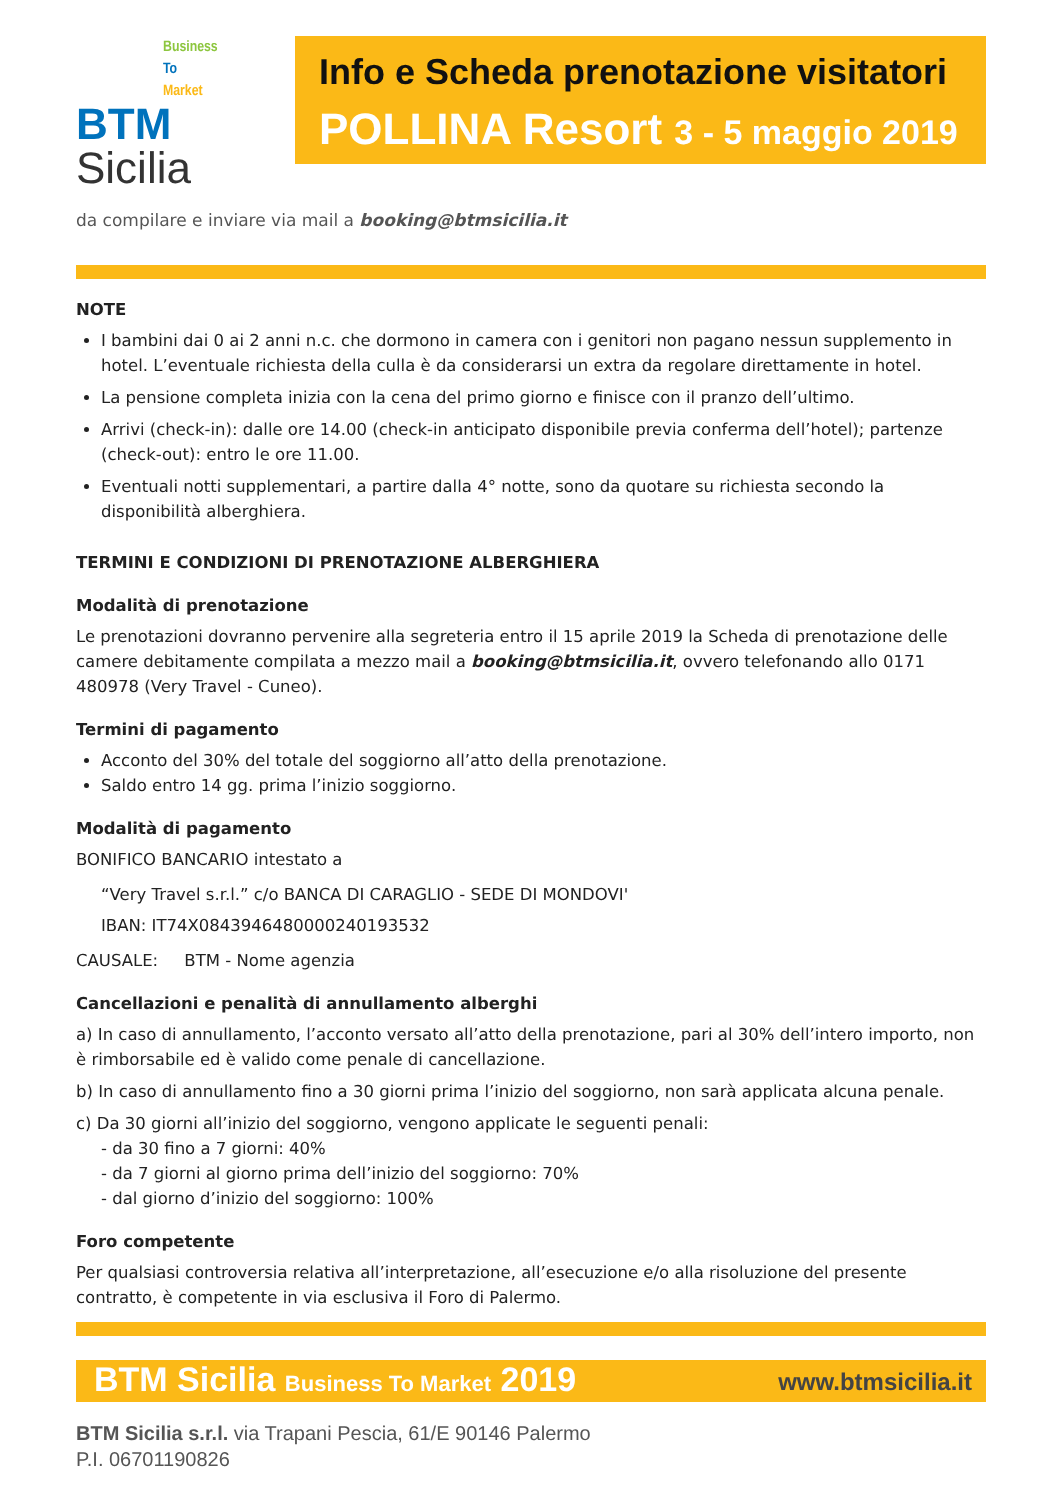Business
To
Market
BTM Sicilia
Info e Scheda prenotazione visitatori
POLLINA Resort 3 - 5 maggio 2019
da compilare e inviare via mail a booking@btmsicilia.it
NOTE
I bambini dai 0 ai 2 anni n.c. che dormono in camera con i genitori non pagano nessun supplemento in hotel. L’eventuale richiesta della culla è da considerarsi un extra da regolare direttamente in hotel.
La pensione completa inizia con la cena del primo giorno e finisce con il pranzo dell’ultimo.
Arrivi (check-in): dalle ore 14.00 (check-in anticipato disponibile previa conferma dell’hotel); partenze (check-out): entro le ore 11.00.
Eventuali notti supplementari, a partire dalla 4° notte, sono da quotare su richiesta secondo la disponibilità alberghiera.
TERMINI E CONDIZIONI DI PRENOTAZIONE ALBERGHIERA
Modalità di prenotazione
Le prenotazioni dovranno pervenire alla segreteria entro il 15 aprile 2019 la Scheda di prenotazione delle camere debitamente compilata a mezzo mail a booking@btmsicilia.it, ovvero telefonando allo 0171 480978 (Very Travel - Cuneo).
Termini di pagamento
Acconto del 30% del totale del soggiorno all’atto della prenotazione.
Saldo entro 14 gg. prima l’inizio soggiorno.
Modalità di pagamento
BONIFICO BANCARIO intestato a
“Very Travel s.r.l.” c/o BANCA DI CARAGLIO - SEDE DI MONDOVI'
IBAN: IT74X0843946480000240193532
CAUSALE: BTM - Nome agenzia
Cancellazioni e penalità di annullamento alberghi
a) In caso di annullamento, l’acconto versato all’atto della prenotazione, pari al 30% dell’intero importo, non è rimborsabile ed è valido come penale di cancellazione.
b) In caso di annullamento fino a 30 giorni prima l’inizio del soggiorno, non sarà applicata alcuna penale.
c) Da 30 giorni all’inizio del soggiorno, vengono applicate le seguenti penali:
- da 30 fino a 7 giorni: 40%
- da 7 giorni al giorno prima dell’inizio del soggiorno: 70%
- dal giorno d’inizio del soggiorno: 100%
Foro competente
Per qualsiasi controversia relativa all’interpretazione, all’esecuzione e/o alla risoluzione del presente contratto, è competente in via esclusiva il Foro di Palermo.
BTM Sicilia Business To Market 2019 www.btmsicilia.it
BTM Sicilia s.r.l. via Trapani Pescia, 61/E 90146 Palermo
P.I. 06701190826